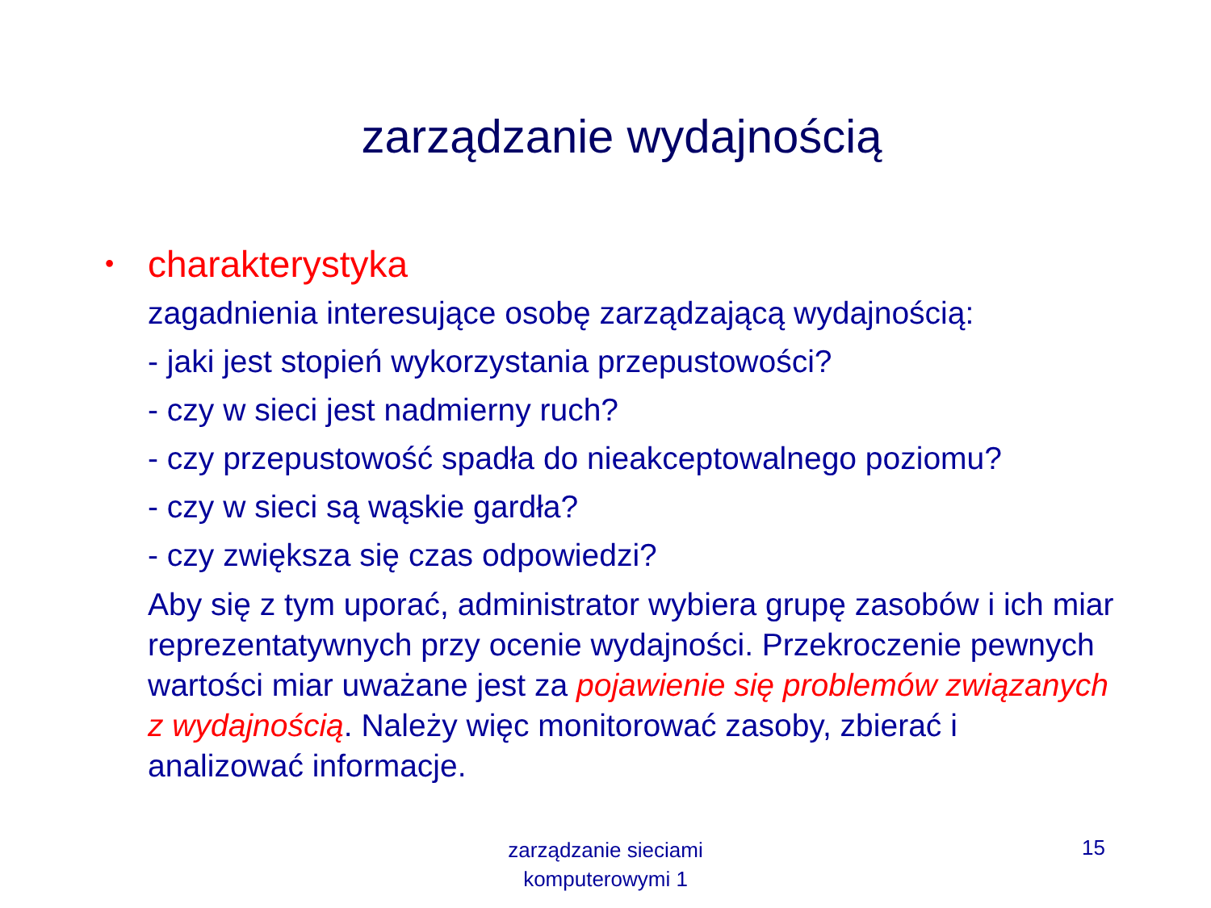zarządzanie wydajnością
• charakterystyka
zagadnienia interesujące osobę zarządzającą wydajnością:
- jaki jest stopień wykorzystania przepustowości?
- czy w sieci jest nadmierny ruch?
- czy przepustowość spadła do nieakceptowalnego poziomu?
- czy w sieci są wąskie gardła?
- czy zwiększa się czas odpowiedzi?
Aby się z tym uporać, administrator wybiera grupę zasobów i ich miar reprezentatywnych przy ocenie wydajności. Przekroczenie pewnych wartości miar uważane jest za pojawienie się problemów związanych z wydajnością. Należy więc monitorować zasoby, zbierać i analizować informacje.
zarządzanie sieciami komputerowymi 1
15